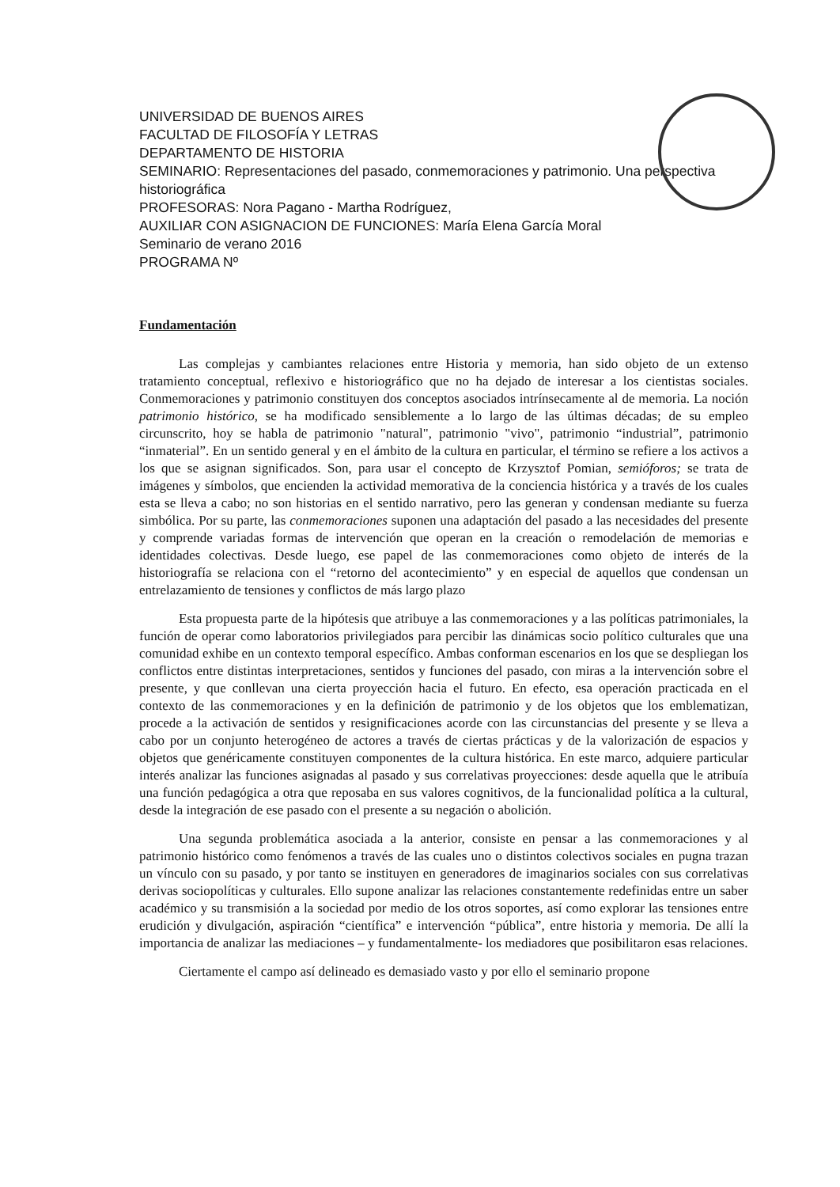UNIVERSIDAD DE BUENOS AIRES
FACULTAD DE FILOSOFÍA Y LETRAS
DEPARTAMENTO DE HISTORIA
SEMINARIO: Representaciones del pasado, conmemoraciones y patrimonio. Una perspectiva historiográfica
PROFESORAS: Nora Pagano - Martha Rodríguez,
AUXILIAR CON ASIGNACION DE FUNCIONES: María Elena García Moral
Seminario de verano 2016
PROGRAMA Nº
Fundamentación
Las complejas y cambiantes relaciones entre Historia y memoria, han sido objeto de un extenso tratamiento conceptual, reflexivo e historiográfico que no ha dejado de interesar a los cientistas sociales. Conmemoraciones y patrimonio constituyen dos conceptos asociados intrínsecamente al de memoria. La noción patrimonio histórico, se ha modificado sensiblemente a lo largo de las últimas décadas; de su empleo circunscrito, hoy se habla de patrimonio "natural", patrimonio "vivo", patrimonio “industrial”, patrimonio “inmaterial”. En un sentido general y en el ámbito de la cultura en particular, el término se refiere a los activos a los que se asignan significados. Son, para usar el concepto de Krzysztof Pomian, semióforos; se trata de imágenes y símbolos, que encienden la actividad memorativa de la conciencia histórica y a través de los cuales esta se lleva a cabo; no son historias en el sentido narrativo, pero las generan y condensan mediante su fuerza simbólica. Por su parte, las conmemoraciones suponen una adaptación del pasado a las necesidades del presente y comprende variadas formas de intervención que operan en la creación o remodelación de memorias e identidades colectivas. Desde luego, ese papel de las conmemoraciones como objeto de interés de la historiografía se relaciona con el “retorno del acontecimiento” y en especial de aquellos que condensan un entrelazamiento de tensiones y conflictos de más largo plazo
Esta propuesta parte de la hipótesis que atribuye a las conmemoraciones y a las políticas patrimoniales, la función de operar como laboratorios privilegiados para percibir las dinámicas socio político culturales que una comunidad exhibe en un contexto temporal específico. Ambas conforman escenarios en los que se despliegan los conflictos entre distintas interpretaciones, sentidos y funciones del pasado, con miras a la intervención sobre el presente, y que conllevan una cierta proyección hacia el futuro. En efecto, esa operación practicada en el contexto de las conmemoraciones y en la definición de patrimonio y de los objetos que los emblematizan, procede a la activación de sentidos y resignificaciones acorde con las circunstancias del presente y se lleva a cabo por un conjunto heterogéneo de actores a través de ciertas prácticas y de la valorización de espacios y objetos que genéricamente constituyen componentes de la cultura histórica. En este marco, adquiere particular interés analizar las funciones asignadas al pasado y sus correlativas proyecciones: desde aquella que le atribuía una función pedagógica a otra que reposaba en sus valores cognitivos, de la funcionalidad política a la cultural, desde la integración de ese pasado con el presente a su negación o abolición.
Una segunda problemática asociada a la anterior, consiste en pensar a las conmemoraciones y al patrimonio histórico como fenómenos a través de las cuales uno o distintos colectivos sociales en pugna trazan un vínculo con su pasado, y por tanto se instituyen en generadores de imaginarios sociales con sus correlativas derivas sociopolíticas y culturales. Ello supone analizar las relaciones constantemente redefinidas entre un saber académico y su transmisión a la sociedad por medio de los otros soportes, así como explorar las tensiones entre erudición y divulgación, aspiración “científica” e intervención “pública”, entre historia y memoria. De allí la importancia de analizar las mediaciones – y fundamentalmente- los mediadores que posibilitaron esas relaciones.
Ciertamente el campo así delineado es demasiado vasto y por ello el seminario propone